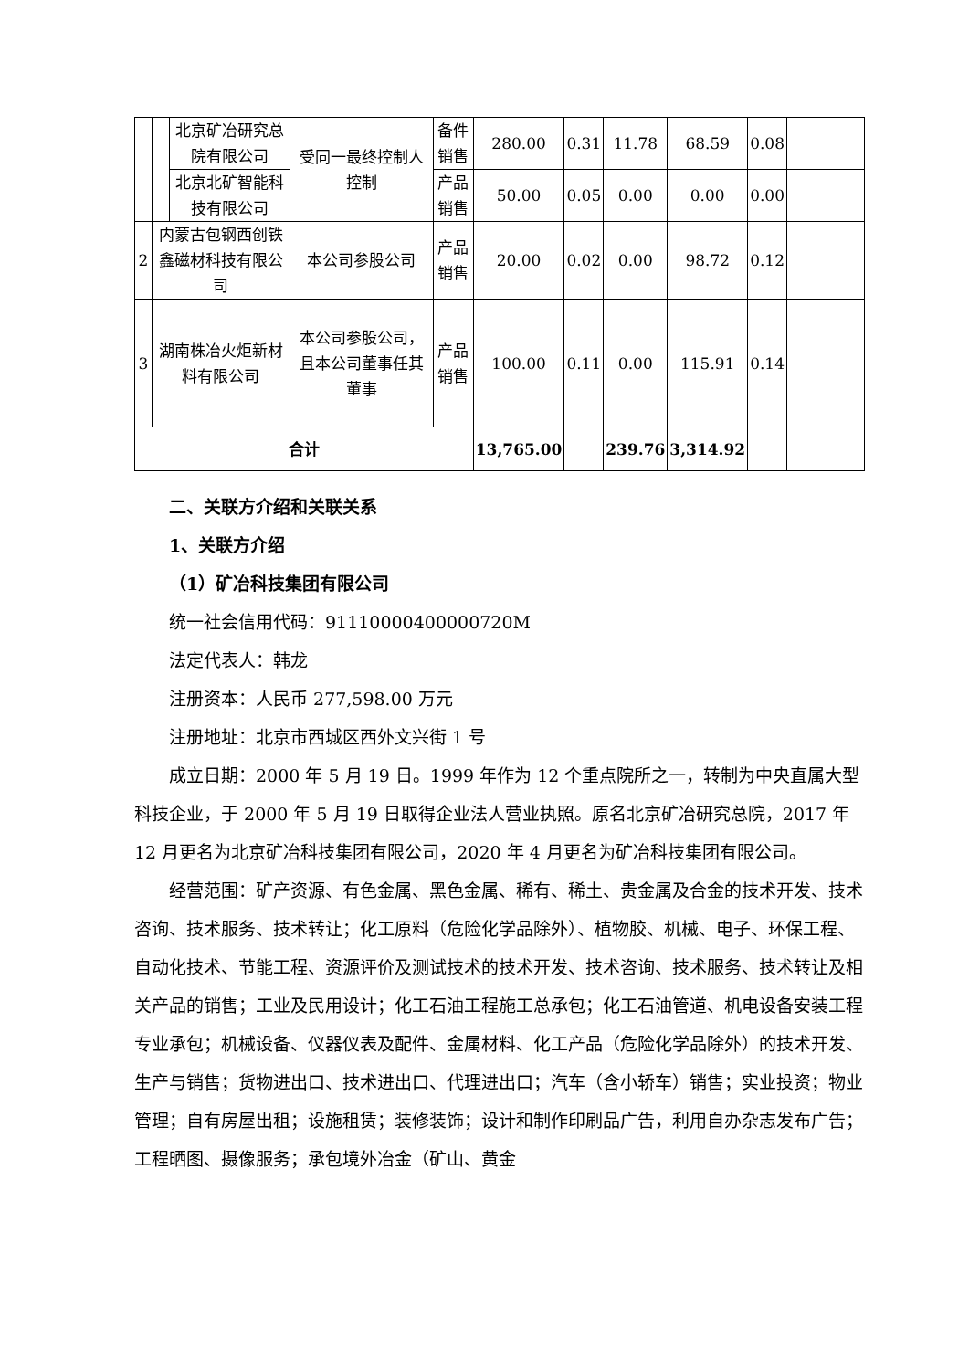| | | 北京矿冶研究总院有限公司 | 受同一最终控制人控制 | 备件销售 | 280.00 | 0.31 | 11.78 | 68.59 | 0.08 | |
| | | 北京北矿智能科技有限公司 | | 产品销售 | 50.00 | 0.05 | 0.00 | 0.00 | 0.00 | |
| 2 | 内蒙古包钢西创铁鑫磁材科技有限公司 | | 本公司参股公司 | 产品销售 | 20.00 | 0.02 | 0.00 | 98.72 | 0.12 | |
| 3 | 湖南株冶火炬新材料有限公司 | | 本公司参股公司，且本公司董事任其董事 | 产品销售 | 100.00 | 0.11 | 0.00 | 115.91 | 0.14 | |
| 合计 | | | | | 13,765.00 | | 239.76 | 3,314.92 | | |
二、关联方介绍和关联关系
1、关联方介绍
（1）矿冶科技集团有限公司
统一社会信用代码：91110000400000720M
法定代表人：韩龙
注册资本：人民币 277,598.00 万元
注册地址：北京市西城区西外文兴街 1 号
成立日期：2000 年 5 月 19 日。1999 年作为 12 个重点院所之一，转制为中央直属大型科技企业，于 2000 年 5 月 19 日取得企业法人营业执照。原名北京矿冶研究总院，2017 年 12 月更名为北京矿冶科技集团有限公司，2020 年 4 月更名为矿冶科技集团有限公司。
经营范围：矿产资源、有色金属、黑色金属、稀有、稀土、贵金属及合金的技术开发、技术咨询、技术服务、技术转让；化工原料（危险化学品除外）、植物胶、机械、电子、环保工程、自动化技术、节能工程、资源评价及测试技术的技术开发、技术咨询、技术服务、技术转让及相关产品的销售；工业及民用设计；化工石油工程施工总承包；化工石油管道、机电设备安装工程专业承包；机械设备、仪器仪表及配件、金属材料、化工产品（危险化学品除外）的技术开发、生产与销售；货物进出口、技术进出口、代理进出口；汽车（含小轿车）销售；实业投资；物业管理；自有房屋出租；设施租赁；装修装饰；设计和制作印刷品广告，利用自办杂志发布广告；工程晒图、摄像服务；承包境外冶金（矿山、黄金